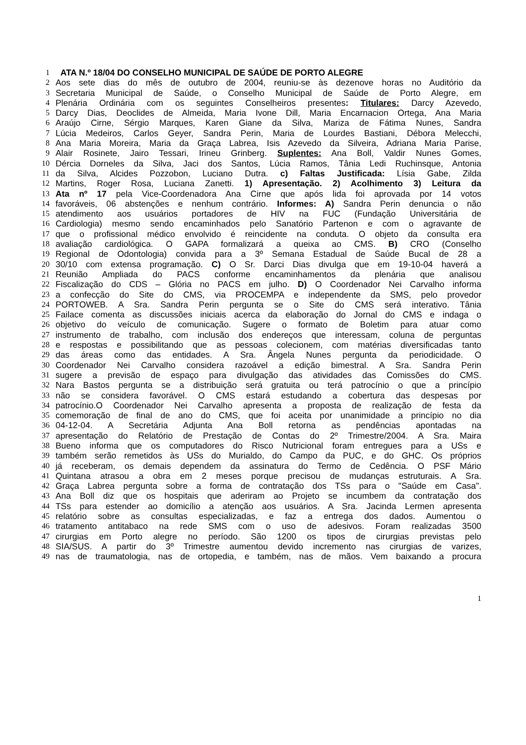1 ATA N.º 18/04 DO CONSELHO MUNICIPAL DE SAÚDE DE PORTO ALEGRE
2 Aos sete dias do mês de outubro de 2004, reuniu-se às dezenove horas no Auditório da
3 Secretaria Municipal de Saúde, o Conselho Municipal de Saúde de Porto Alegre, em
4 Plenária Ordinária com os seguintes Conselheiros presentes: Titulares: Darcy Azevedo,
5 Darcy Dias, Deoclides de Almeida, Maria Ivone Dill, Maria Encarnacion Ortega, Ana Maria
6 Araújo Cirne, Sérgio Marques, Karen Giane da Silva, Mariza de Fátima Nunes, Sandra
7 Lúcia Medeiros, Carlos Geyer, Sandra Perin, Maria de Lourdes Bastiani, Débora Melecchi,
8 Ana Maria Moreira, Maria da Graça Labrea, Isis Azevedo da Silveira, Adriana Maria Parise,
9 Alair Rosinete, Jairo Tessari, Irineu Grinberg. Suplentes: Ana Boll, Valdir Nunes Gomes,
10 Dércia Dorneles da Silva, Jaci dos Santos, Lúcia Ramos, Tânia Ledi Ruchinsque, Antonia
11 da Silva, Alcides Pozzobon, Luciano Dutra. c) Faltas Justificada: Lísia Gabe, Zilda
12 Martins, Roger Rosa, Luciana Zanetti. 1) Apresentação. 2) Acolhimento 3) Leitura da
13 Ata nº 17 pela Vice-Coordenadora Ana Cirne que após lida foi aprovada por 14 votos
14 favoráveis, 06 abstenções e nenhum contrário. Informes: A) Sandra Perin denuncia o não
15 atendimento aos usuários portadores de HIV na FUC (Fundação Universitária de
16 Cardiologia) mesmo sendo encaminhados pelo Sanatório Partenon e com o agravante de
17 que o profissional médico envolvido é reincidente na conduta. O objeto da consulta era
18 avaliação cardiológica. O GAPA formalizará a queixa ao CMS. B) CRO (Conselho
19 Regional de Odontologia) convida para a 3º Semana Estadual de Saúde Bucal de 28 a
20 30/10 com extensa programação. C) O Sr. Darci Dias divulga que em 19-10-04 haverá a
21 Reunião Ampliada do PACS conforme encaminhamentos da plenária que analisou
22 Fiscalização do CDS – Glória no PACS em julho. D) O Coordenador Nei Carvalho informa
23 a confecção do Site do CMS, via PROCEMPA e independente da SMS, pelo provedor
24 PORTOWEB. A Sra. Sandra Perin pergunta se o Site do CMS será interativo. Tânia
25 Failace comenta as discussões iniciais acerca da elaboração do Jornal do CMS e indaga o
26 objetivo do veículo de comunicação. Sugere o formato de Boletim para atuar como
27 instrumento de trabalho, com inclusão dos endereços que interessam, coluna de perguntas
28 e respostas e possibilitando que as pessoas colecionem, com matérias diversificadas tanto
29 das áreas como das entidades. A Sra. Ângela Nunes pergunta da periodicidade. O
30 Coordenador Nei Carvalho considera razoável a edição bimestral. A Sra. Sandra Perin
31 sugere a previsão de espaço para divulgação das atividades das Comissões do CMS.
32 Nara Bastos pergunta se a distribuição será gratuita ou terá patrocínio o que a princípio
33 não se considera favorável. O CMS estará estudando a cobertura das despesas por
34 patrocínio.O Coordenador Nei Carvalho apresenta a proposta de realização de festa da
35 comemoração de final de ano do CMS, que foi aceita por unanimidade a princípio no dia
36 04-12-04. A Secretária Adjunta Ana Boll retorna as pendências apontadas na
37 apresentação do Relatório de Prestação de Contas do 2º Trimestre/2004. A Sra. Maira
38 Bueno informa que os computadores do Risco Nutricional foram entregues para a USs e
39 também serão remetidos às USs do Murialdo, do Campo da PUC, e do GHC. Os próprios
40 já receberam, os demais dependem da assinatura do Termo de Cedência. O PSF Mário
41 Quintana atrasou a obra em 2 meses porque precisou de mudanças estruturais. A Sra.
42 Graça Labrea pergunta sobre a forma de contratação dos TSs para o "Saúde em Casa".
43 Ana Boll diz que os hospitais que aderiram ao Projeto se incumbem da contratação dos
44 TSs para estender ao domicílio a atenção aos usuários. A Sra. Jacinda Lermen apresenta
45 relatório sobre as consultas especializadas, e faz a entrega dos dados. Aumentou o
46 tratamento antitabaco na rede SMS com o uso de adesivos. Foram realizadas 3500
47 cirurgias em Porto alegre no período. São 1200 os tipos de cirurgias previstas pelo
48 SIA/SUS. A partir do 3º Trimestre aumentou devido incremento nas cirurgias de varizes,
49 nas de traumatologia, nas de ortopedia, e também, nas de mãos. Vem baixando a procura
1